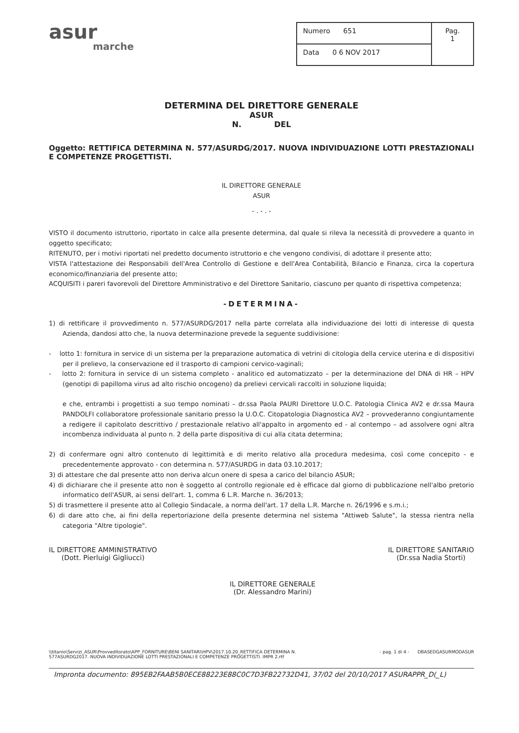asur
marche
| Numero 651 | Pag. 1 |
| Data 0 6 NOV 2017 | |
DETERMINA DEL DIRETTORE GENERALE
ASUR
N. DEL
Oggetto: RETTIFICA DETERMINA N. 577/ASURDG/2017. NUOVA INDIVIDUAZIONE LOTTI PRESTAZIONALI E COMPETENZE PROGETTISTI.
IL DIRETTORE GENERALE
ASUR
- . - . -
VISTO il documento istruttorio, riportato in calce alla presente determina, dal quale si rileva la necessità di provvedere a quanto in oggetto specificato;
RITENUTO, per i motivi riportati nel predetto documento istruttorio e che vengono condivisi, di adottare il presente atto;
VISTA l'attestazione dei Responsabili dell'Area Controllo di Gestione e dell'Area Contabilità, Bilancio e Finanza, circa la copertura economico/finanziaria del presente atto;
ACQUISITI i pareri favorevoli del Direttore Amministrativo e del Direttore Sanitario, ciascuno per quanto di rispettiva competenza;
-DETERMINA-
1) di rettificare il provvedimento n. 577/ASURDG/2017 nella parte correlata alla individuazione dei lotti di interesse di questa Azienda, dandosi atto che, la nuova determinazione prevede la seguente suddivisione:
- lotto 1: fornitura in service di un sistema per la preparazione automatica di vetrini di citologia della cervice uterina e di dispositivi per il prelievo, la conservazione ed il trasporto di campioni cervico-vaginali;
- lotto 2: fornitura in service di un sistema completo - analitico ed automatizzato – per la determinazione del DNA di HR – HPV (genotipi di papilloma virus ad alto rischio oncogeno) da prelievi cervicali raccolti in soluzione liquida;
e che, entrambi i progettisti a suo tempo nominati – dr.ssa Paola PAURI Direttore U.O.C. Patologia Clinica AV2 e dr.ssa Maura PANDOLFI collaboratore professionale sanitario presso la U.O.C. Citopatologia Diagnostica AV2 – provvederanno congiuntamente a redigere il capitolato descrittivo / prestazionale relativo all'appalto in argomento ed - al contempo – ad assolvere ogni altra incombenza individuata al punto n. 2 della parte dispositiva di cui alla citata determina;
2) di confermare ogni altro contenuto di legittimità e di merito relativo alla procedura medesima, così come concepito - e precedentemente approvato - con determina n. 577/ASURDG in data 03.10.2017;
3) di attestare che dal presente atto non deriva alcun onere di spesa a carico del bilancio ASUR;
4) di dichiarare che il presente atto non è soggetto al controllo regionale ed è efficace dal giorno di pubblicazione nell'albo pretorio informatico dell'ASUR, ai sensi dell'art. 1, comma 6 L.R. Marche n. 36/2013;
5) di trasmettere il presente atto al Collegio Sindacale, a norma dell'art. 17 della L.R. Marche n. 26/1996 e s.m.i.;
6) di dare atto che, ai fini della repertoriazione della presente determina nel sistema "Attiweb Salute", la stessa rientra nella categoria "Altre tipologie".
IL DIRETTORE AMMINISTRATIVO
(Dott. Pierluigi Gigliucci)
IL DIRETTORE GENERALE
(Dr. Alessandro Marini)
IL DIRETTORE SANITARIO
(Dr.ssa Nadia Storti)
\\titanio\Servizi_ASUR\Provveditorato\APP_FORNITURE\BENI SANITARI\HPV\2017.10.20_RETTIFICA DETERMINA N.
577ASURDG2017. NUOVA INDIVIDUAZIONE LOTTI PRESTAZIONALI E COMPETENZE PROGETTISTI. IMPR 2.rtf
- pag. 1 di 4 - DBASEDGASURMODASUR
Impronta documento: 895EB2FAAB5B0ECE88223E88C0C7D3FB22732D41, 37/02 del 20/10/2017 ASURAPPR_D(_L)